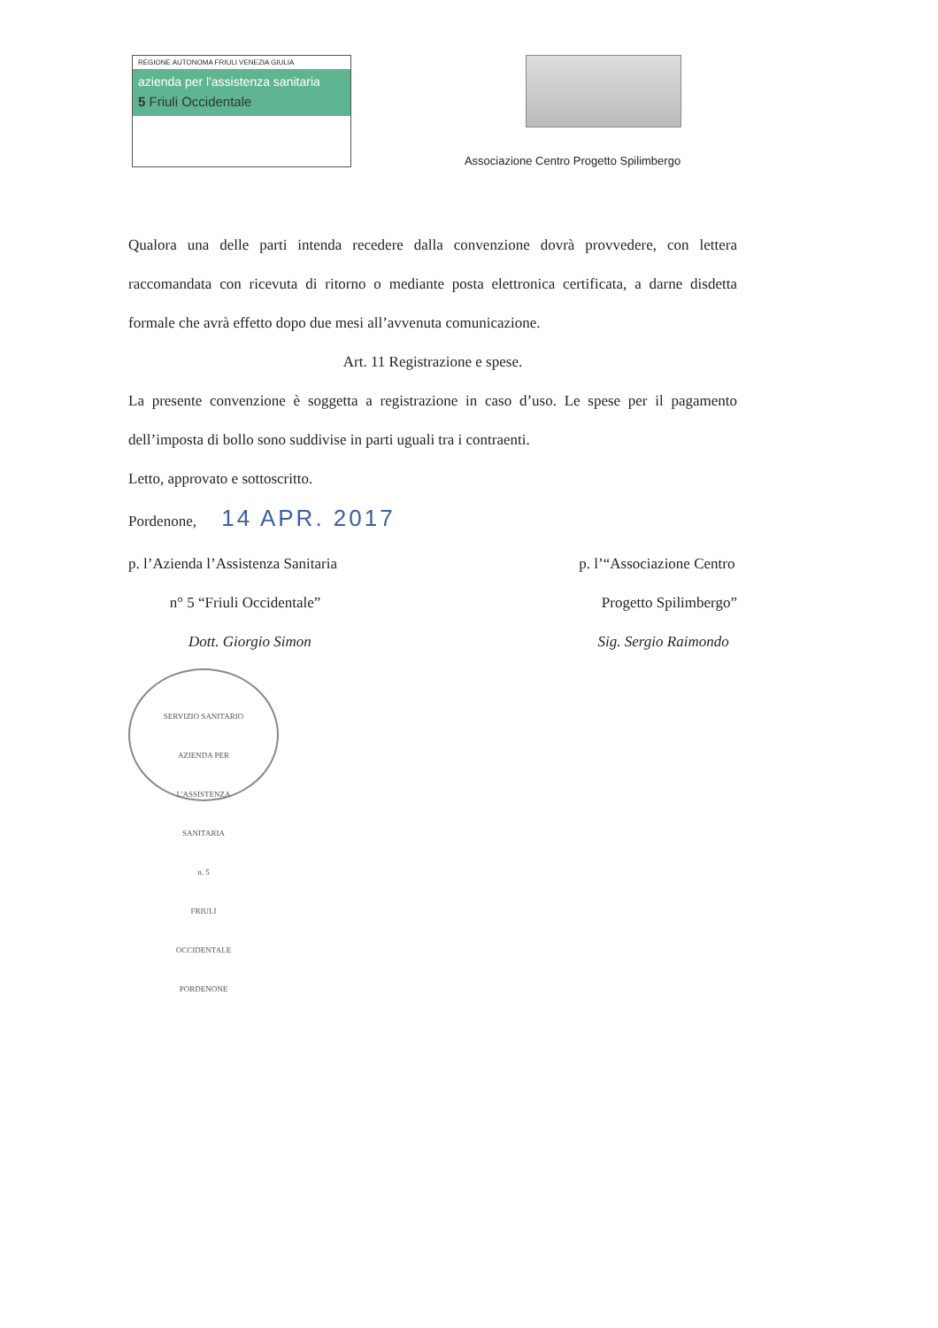REGIONE AUTONOMA FRIULI VENEZIA GIULIA
azienda per l'assistenza sanitaria
5 Friuli Occidentale
Associazione Centro Progetto Spilimbergo
Qualora una delle parti intenda recedere dalla convenzione dovrà provvedere, con lettera raccomandata con ricevuta di ritorno o mediante posta elettronica certificata, a darne disdetta formale che avrà effetto dopo due mesi all’avvenuta comunicazione.
Art. 11 Registrazione e spese.
La presente convenzione è soggetta a registrazione in caso d’uso. Le spese per il pagamento dell’imposta di bollo sono suddivise in parti uguali tra i contraenti.
Letto, approvato e sottoscritto.
Pordenone, 14 APR. 2017
p. l’Azienda l’Assistenza Sanitaria
n° 5 “Friuli Occidentale”
Dott. Giorgio Simon
SERVIZIO SANITARIO
AZIENDA PER
L'ASSISTENZA
SANITARIA
n. 5
FRIULI
OCCIDENTALE
PORDENONE
p. l’“Associazione Centro
Progetto Spilimbergo”
Sig. Sergio Raimondo